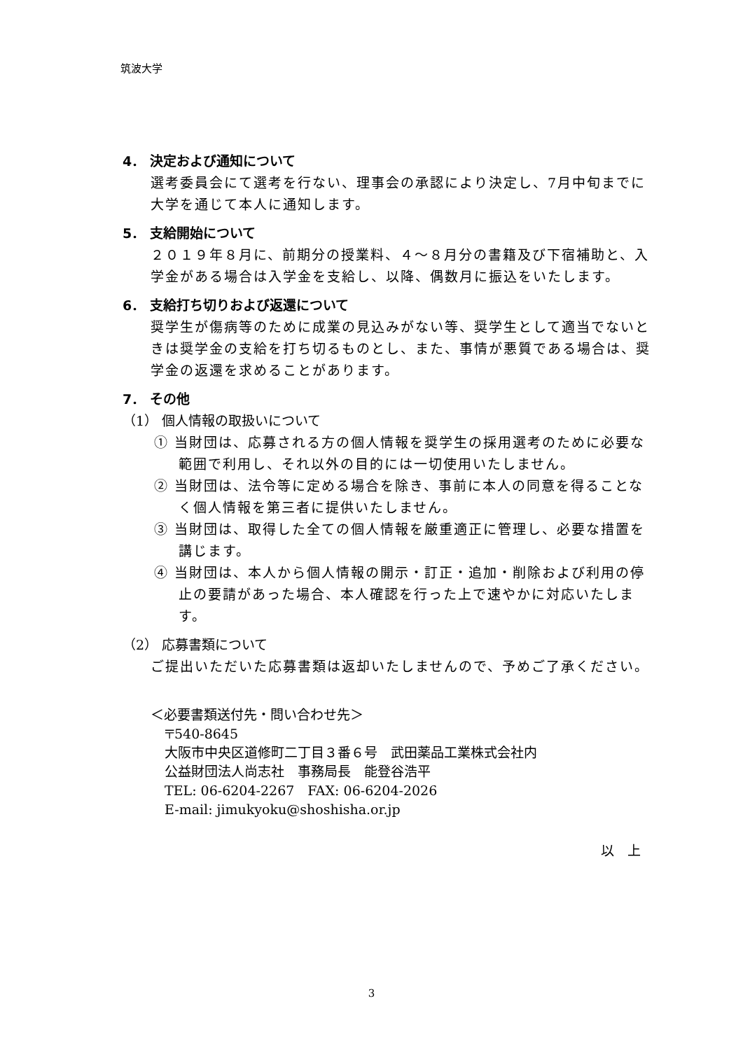筑波大学
4． 決定および通知について
選考委員会にて選考を行ない、理事会の承認により決定し、7月中旬までに大学を通じて本人に通知します。
5． 支給開始について
２０１９年８月に、前期分の授業料、４～８月分の書籍及び下宿補助と、入学金がある場合は入学金を支給し、以降、偶数月に振込をいたします。
6． 支給打ち切りおよび返還について
奨学生が傷病等のために成業の見込みがない等、奨学生として適当でないときは奨学金の支給を打ち切るものとし、また、事情が悪質である場合は、奨学金の返還を求めることがあります。
7． その他
（1） 個人情報の取扱いについて
① 当財団は、応募される方の個人情報を奨学生の採用選考のために必要な範囲で利用し、それ以外の目的には一切使用いたしません。
② 当財団は、法令等に定める場合を除き、事前に本人の同意を得ることなく個人情報を第三者に提供いたしません。
③ 当財団は、取得した全ての個人情報を厳重適正に管理し、必要な措置を講じます。
④ 当財団は、本人から個人情報の開示・訂正・追加・削除および利用の停止の要請があった場合、本人確認を行った上で速やかに対応いたします。
（2） 応募書類について
ご提出いただいた応募書類は返却いたしませんので、予めご了承ください。
＜必要書類送付先・問い合わせ先＞
〒540-8645
大阪市中央区道修町二丁目３番６号　武田薬品工業株式会社内
公益財団法人尚志社　事務局長　能登谷浩平
TEL: 06-6204-2267　FAX: 06-6204-2026
E-mail: jimukyoku@shoshisha.or.jp
以　上
3